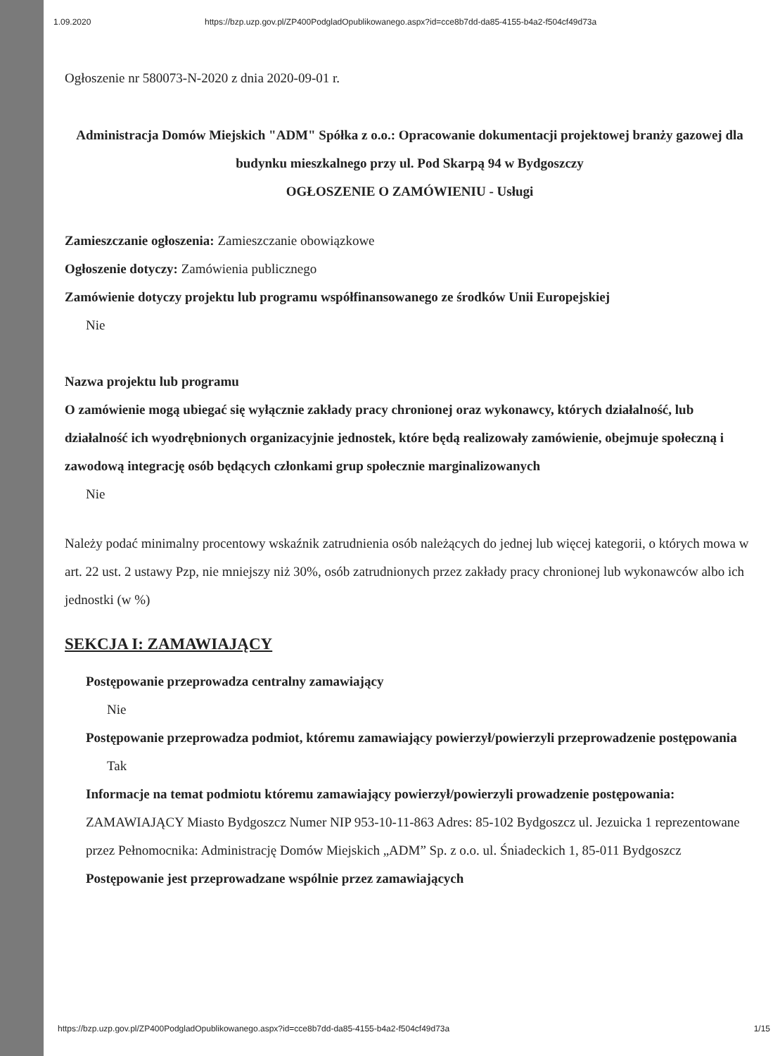1.09.2020 https://bzp.uzp.gov.pl/ZP400PodgladOpublikowanego.aspx?id=cce8b7dd-da85-4155-b4a2-f504cf49d73a
Ogłoszenie nr 580073-N-2020 z dnia 2020-09-01 r.
Administracja Domów Miejskich "ADM" Spółka z o.o.: Opracowanie dokumentacji projektowej branży gazowej dla budynku mieszkalnego przy ul. Pod Skarpą 94 w Bydgoszczy
OGŁOSZENIE O ZAMÓWIENIU - Usługi
Zamieszczanie ogłoszenia: Zamieszczanie obowiązkowe
Ogłoszenie dotyczy: Zamówienia publicznego
Zamówienie dotyczy projektu lub programu współfinansowanego ze środków Unii Europejskiej
Nie
Nazwa projektu lub programu
O zamówienie mogą ubiegać się wyłącznie zakłady pracy chronionej oraz wykonawcy, których działalność, lub działalność ich wyodrębnionych organizacyjnie jednostek, które będą realizowały zamówienie, obejmuje społeczną i zawodową integrację osób będących członkami grup społecznie marginalizowanych
Nie
Należy podać minimalny procentowy wskaźnik zatrudnienia osób należących do jednej lub więcej kategorii, o których mowa w art. 22 ust. 2 ustawy Pzp, nie mniejszy niż 30%, osób zatrudnionych przez zakłady pracy chronionej lub wykonawców albo ich jednostki (w %)
SEKCJA I: ZAMAWIAJĄCY
Postępowanie przeprowadza centralny zamawiający
Nie
Postępowanie przeprowadza podmiot, któremu zamawiający powierzył/powierzyli przeprowadzenie postępowania
Tak
Informacje na temat podmiotu któremu zamawiający powierzył/powierzyli prowadzenie postępowania: ZAMAWIAJĄCY Miasto Bydgoszcz Numer NIP 953-10-11-863 Adres: 85-102 Bydgoszcz ul. Jezuicka 1 reprezentowane przez Pełnomocnika: Administrację Domów Miejskich „ADM” Sp. z o.o. ul. Śniadeckich 1, 85-011 Bydgoszcz
Postępowanie jest przeprowadzane wspólnie przez zamawiających
https://bzp.uzp.gov.pl/ZP400PodgladOpublikowanego.aspx?id=cce8b7dd-da85-4155-b4a2-f504cf49d73a 1/15